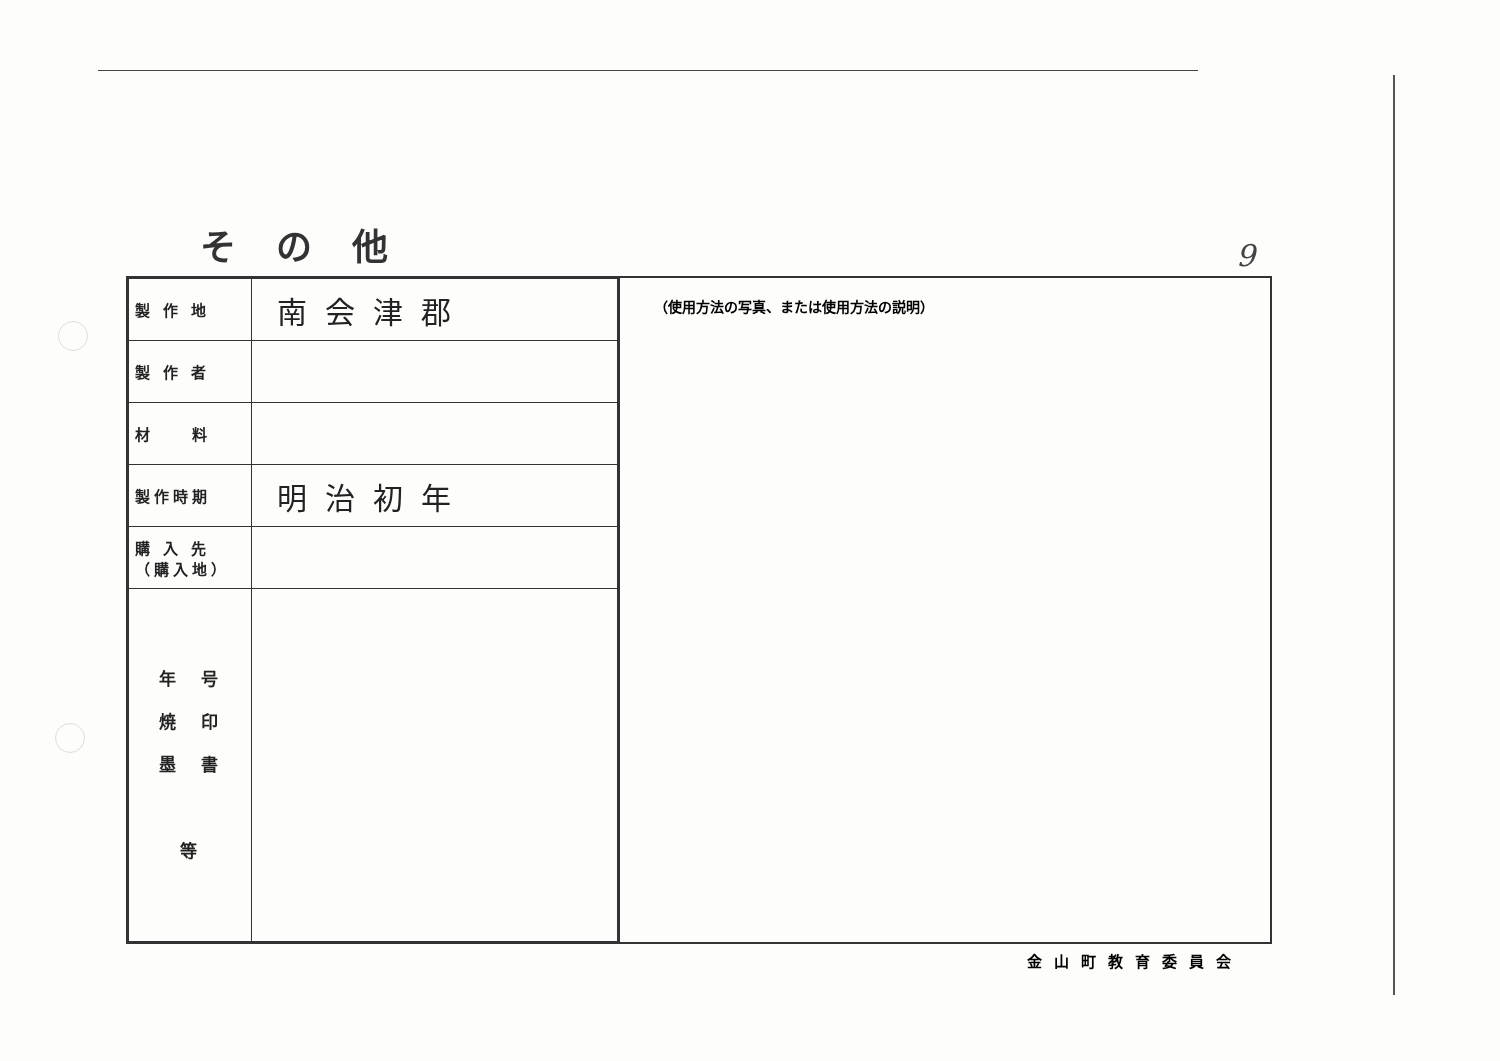その他 9
| 製 作 地 | 南会津郡 |
| 製 作 者 | |
| 材 料 | |
| 製作時期 | 明治初年 |
| 購 入 先 （購入地） | |
| 年 号 焼 印 墨 書 等 | |
（使用方法の写真、または使用方法の説明）
金山町教育委員会